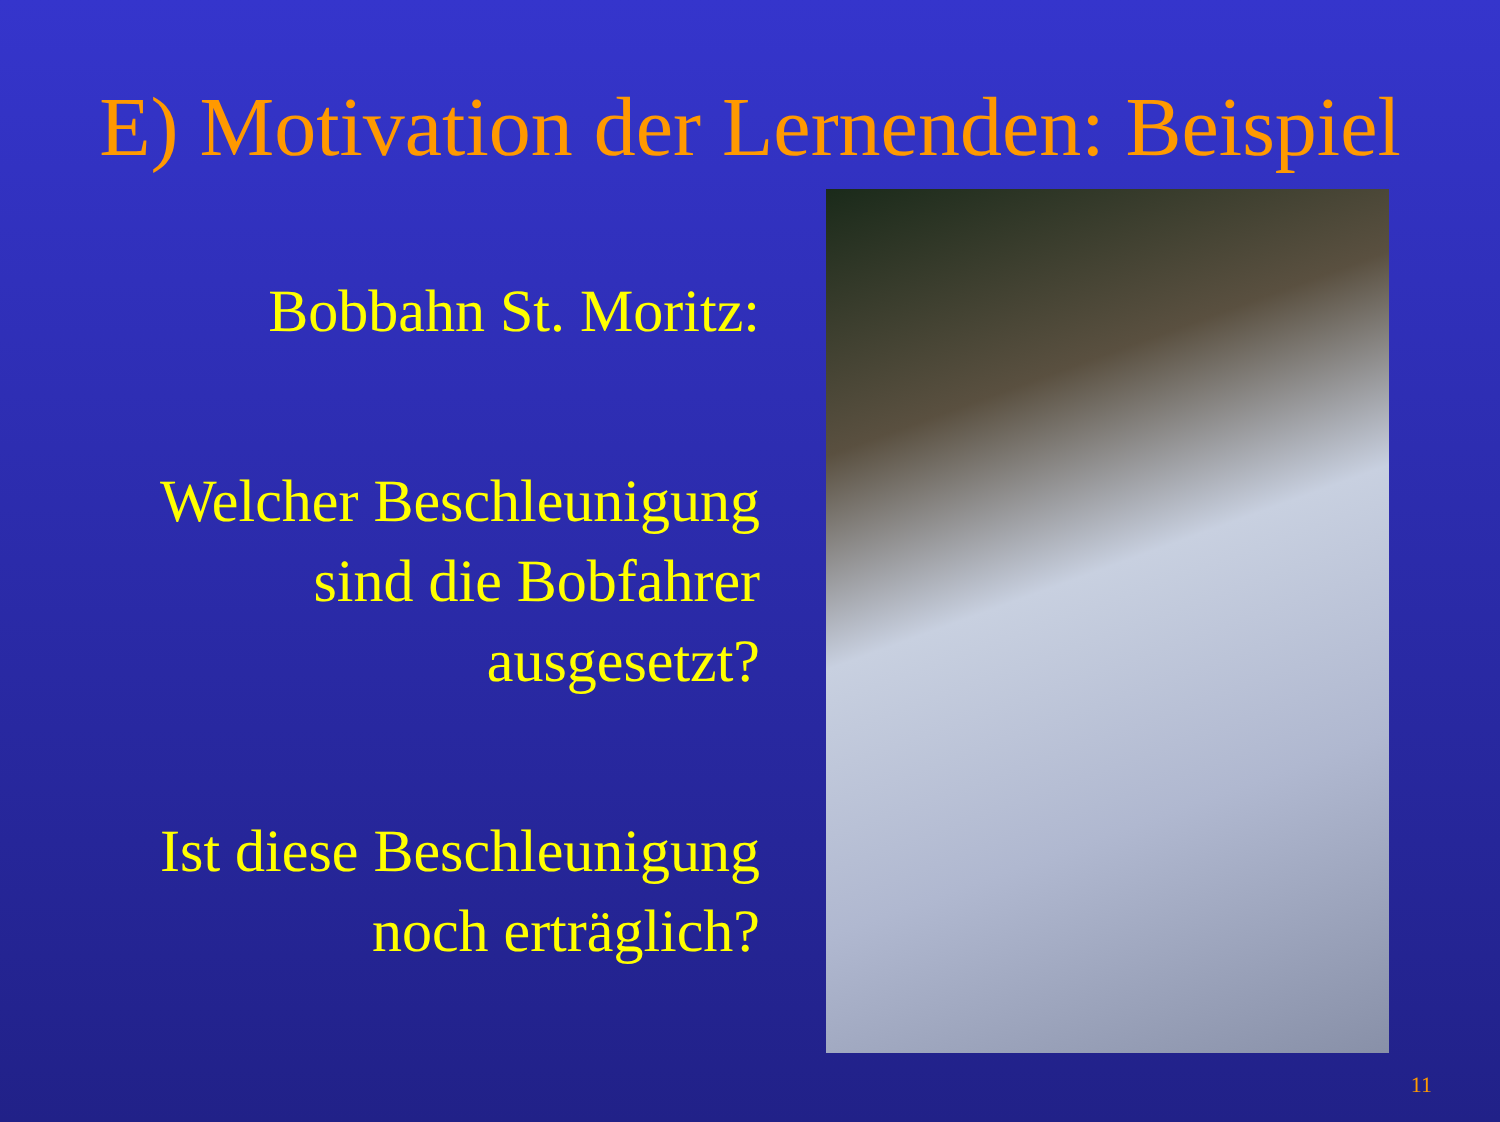E) Motivation der Lernenden: Beispiel
Bobbahn St. Moritz:
Welcher Beschleunigung
sind die Bobfahrer
ausgesetzt?
Ist diese Beschleunigung
noch erträglich?
11